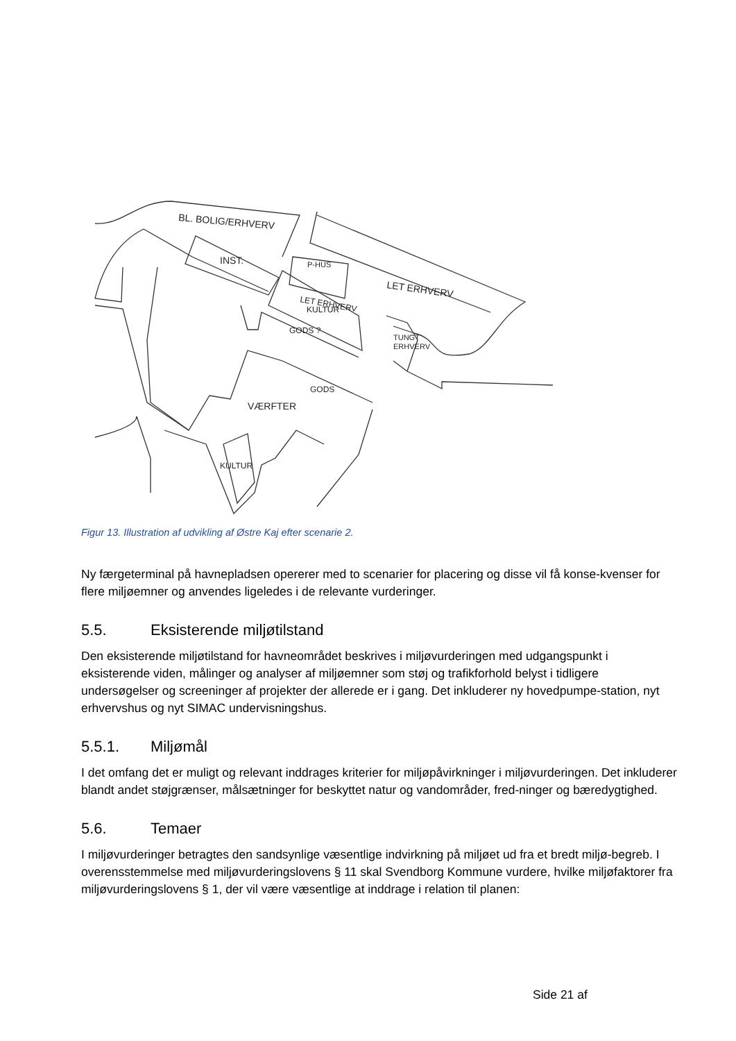BL. BOLIG/ERHVERV
INST.
P-HUS
LET ERHVERV
LET ERHVERV
KULTUR
GODS ?
TUNGT
ERHVERV
GODS
VÆRFTER
KULTUR
Figur 13. Illustration af udvikling af Østre Kaj efter scenarie 2.
Ny færgeterminal på havnepladsen opererer med to scenarier for placering og disse vil få konse-kvenser for flere miljøemner og anvendes ligeledes i de relevante vurderinger.
5.5. Eksisterende miljøtilstand
Den eksisterende miljøtilstand for havneområdet beskrives i miljøvurderingen med udgangspunkt i eksisterende viden, målinger og analyser af miljøemner som støj og trafikforhold belyst i tidligere undersøgelser og screeninger af projekter der allerede er i gang. Det inkluderer ny hovedpumpe-station, nyt erhvervshus og nyt SIMAC undervisningshus.
5.5.1. Miljømål
I det omfang det er muligt og relevant inddrages kriterier for miljøpåvirkninger i miljøvurderingen. Det inkluderer blandt andet støjgrænser, målsætninger for beskyttet natur og vandområder, fred-ninger og bæredygtighed.
5.6. Temaer
I miljøvurderinger betragtes den sandsynlige væsentlige indvirkning på miljøet ud fra et bredt miljø-begreb. I overensstemmelse med miljøvurderingslovens § 11 skal Svendborg Kommune vurdere, hvilke miljøfaktorer fra miljøvurderingslovens § 1, der vil være væsentlige at inddrage i relation til planen:
Side 21 af